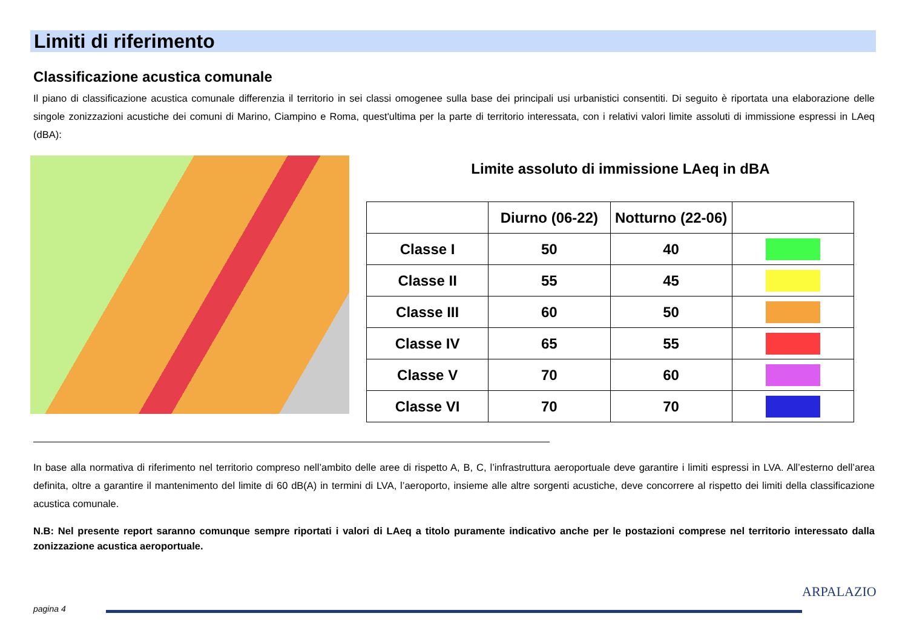Limiti di riferimento
Classificazione acustica comunale
Il piano di classificazione acustica comunale differenzia il territorio in sei classi omogenee sulla base dei principali usi urbanistici consentiti. Di seguito è riportata una elaborazione delle singole zonizzazioni acustiche dei comuni di Marino, Ciampino e Roma, quest'ultima per la parte di territorio interessata, con i relativi valori limite assoluti di immissione espressi in LAeq (dBA):
Limite assoluto di immissione LAeq in dBA
| | Diurno (06-22) | Notturno (22-06) | |
| --- | --- | --- | --- |
| Classe I | 50 | 40 | |
| Classe II | 55 | 45 | |
| Classe III | 60 | 50 | |
| Classe IV | 65 | 55 | |
| Classe V | 70 | 60 | |
| Classe VI | 70 | 70 | |
In base alla normativa di riferimento nel territorio compreso nell’ambito delle aree di rispetto A, B, C, l’infrastruttura aeroportuale deve garantire i limiti espressi in LVA. All’esterno dell’area definita, oltre a garantire il mantenimento del limite di 60 dB(A) in termini di LVA, l’aeroporto, insieme alle altre sorgenti acustiche, deve concorrere al rispetto dei limiti della classificazione acustica comunale.
N.B: Nel presente report saranno comunque sempre riportati i valori di LAeq a titolo puramente indicativo anche per le postazioni comprese nel territorio interessato dalla zonizzazione acustica aeroportuale.
pagina 4
ARPALAZIO